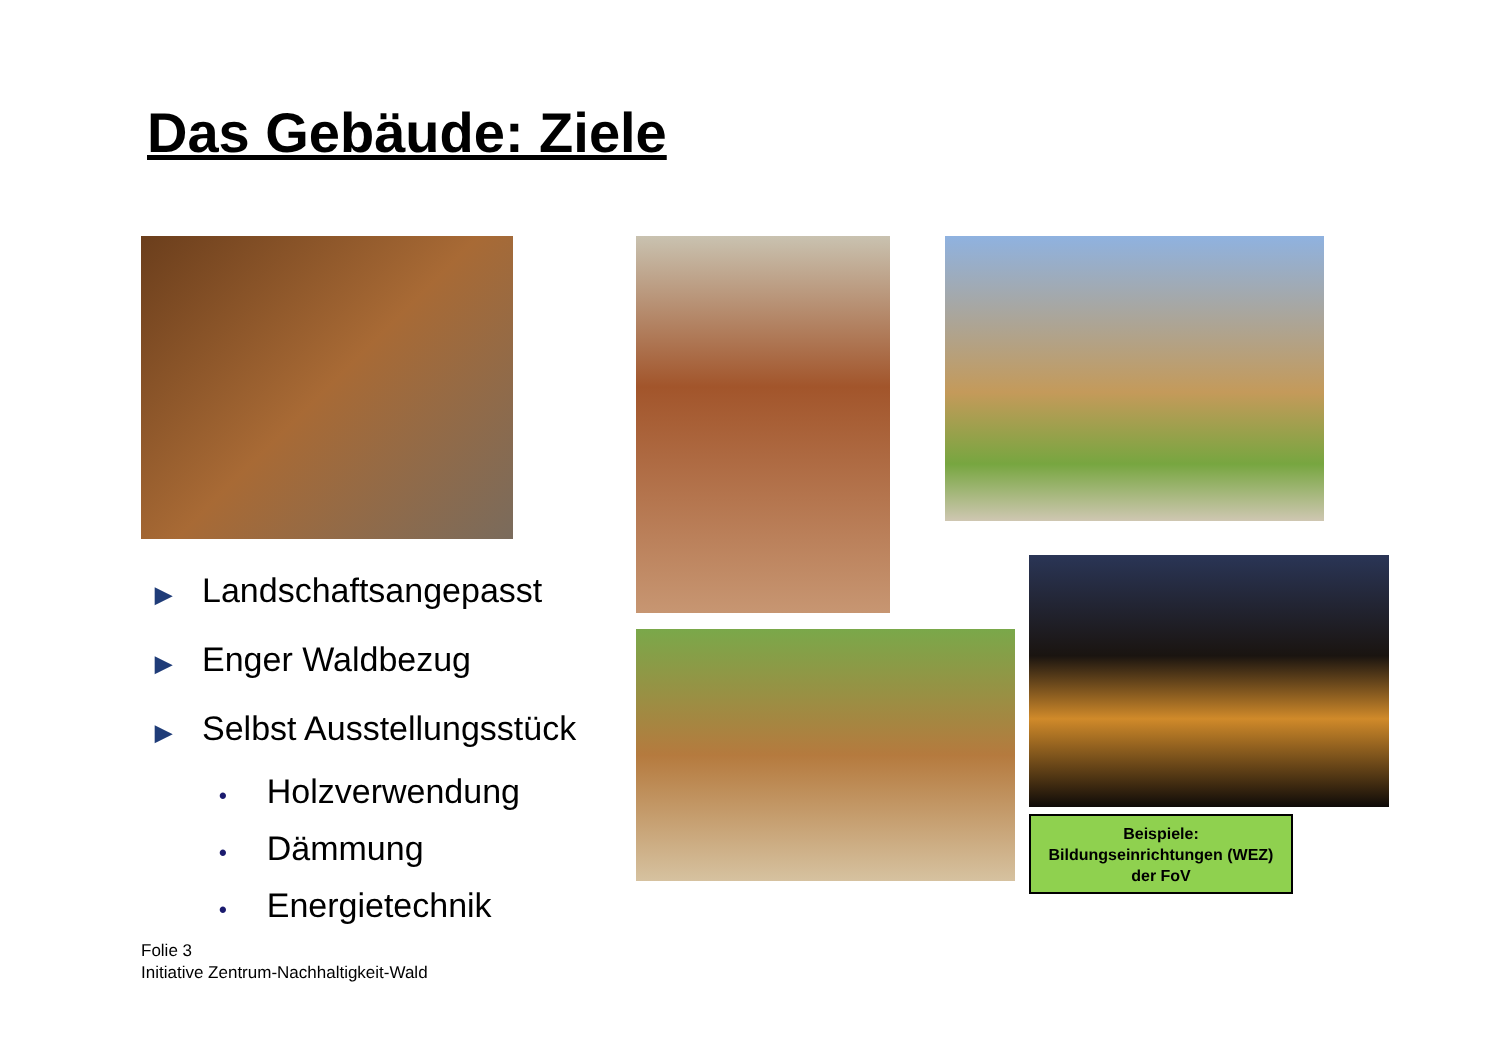Das Gebäude: Ziele
▶ Landschaftsangepasst
▶ Enger Waldbezug
▶ Selbst Ausstellungsstück
• Holzverwendung
• Dämmung
• Energietechnik
Beispiele:
Bildungseinrichtungen (WEZ)
der FoV
Folie 3
Initiative Zentrum-Nachhaltigkeit-Wald